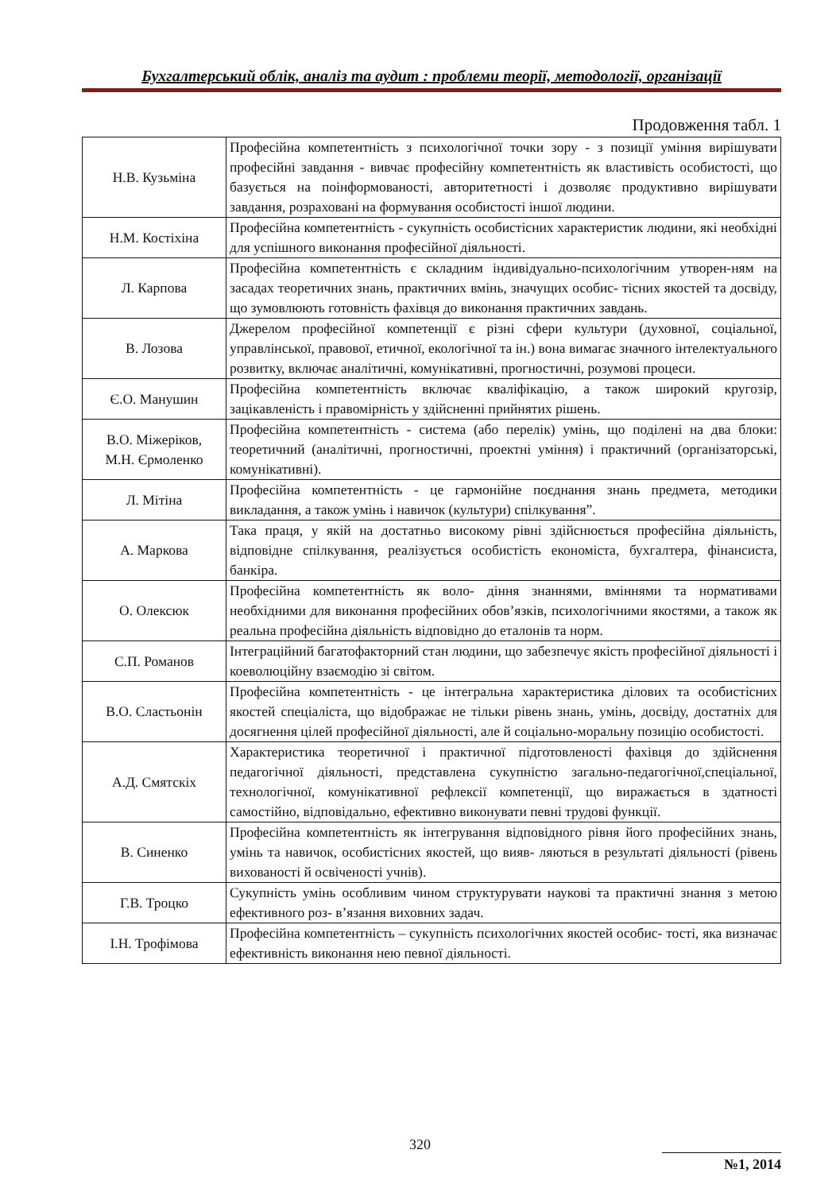Бухгалтерський облік, аналіз та аудит : проблеми теорії, методології, організації
Продовження табл. 1
| Н.В. Кузьміна | Професійна компетентність з психологічної точки зору - з позиції уміння вирішувати професійні завдання - вивчає професійну компетентність як властивість особистості, що базується на поінформованості, авторитетності і дозволяє продуктивно вирішувати завдання, розраховані на формування особистості іншої людини. |
| Н.М. Костіхіна | Професійна компетентність - сукупність особистісних характеристик людини, які необхідні для успішного виконання професійної діяльності. |
| Л. Карпова | Професійна компетентність є складним індивідуально-психологічним утворен-ням на засадах теоретичних знань, практичних вмінь, значущих особис- тісних якостей та досвіду, що зумовлюють готовність фахівця до виконання практичних завдань. |
| В. Лозова | Джерелом професійної компетенції є різні сфери культури (духовної, соціальної, управлінської, правової, етичної, екологічної та ін.) вона вимагає значного інтелектуального розвитку, включає аналітичні, комунікативні, прогностичні, розумові процеси. |
| Є.О. Манушин | Професійна компетентність включає кваліфікацію, а також широкий кругозір, зацікавленість і правомірність у здійсненні прийнятих рішень. |
| В.О. Міжеріков, М.Н. Єрмоленко | Професійна компетентність - система (або перелік) умінь, що поділені на два блоки: теоретичний (аналітичні, прогностичні, проектні уміння) і практичний (організаторські, комунікативні). |
| Л. Мітіна | Професійна компетентність - це гармонійне поєднання знань предмета, методики викладання, а також умінь і навичок (культури) спілкування”. |
| А. Маркова | Така праця, у якій на достатньо високому рівні здійснюється професійна діяльність, відповідне спілкування, реалізується особистість економіста, бухгалтера, фінансиста, банкіра. |
| О. Олексюк | Професійна компетентність як воло- діння знаннями, вміннями та нормативами необхідними для виконання професійних обов’язків, психологічними якостями, а також як реальна професійна діяльність відповідно до еталонів та норм. |
| С.П. Романов | Інтеграційний багатофакторний стан людини, що забезпечує якість професійної діяльності і коеволюційну взаємодію зі світом. |
| В.О. Сластьонін | Професійна компетентність - це інтегральна характеристика ділових та особистісних якостей спеціаліста, що відображає не тільки рівень знань, умінь, досвіду, достатніх для досягнення цілей професійної діяльності, але й соціально-моральну позицію особистості. |
| А.Д. Смятскіх | Характеристика теоретичної і практичної підготовленості фахівця до здійснення педагогічної діяльності, представлена сукупністю загально-педагогічної,спеціальної, технологічної, комунікативної рефлексії компетенції, що виражається в здатності самостійно, відповідально, ефективно виконувати певні трудові функції. |
| В. Синенко | Професійна компетентність як інтегрування відповідного рівня його професійних знань, умінь та навичок, особистісних якостей, що вияв- ляються в результаті діяльності (рівень вихованості й освіченості учнів). |
| Г.В. Троцко | Сукупність умінь особливим чином структурувати наукові та практичні знання з метою ефективного роз- в’язання виховних задач. |
| І.Н. Трофімова | Професійна компетентність – сукупність психологічних якостей особис- тості, яка визначає ефективність виконання нею певної діяльності. |
320
№1, 2014